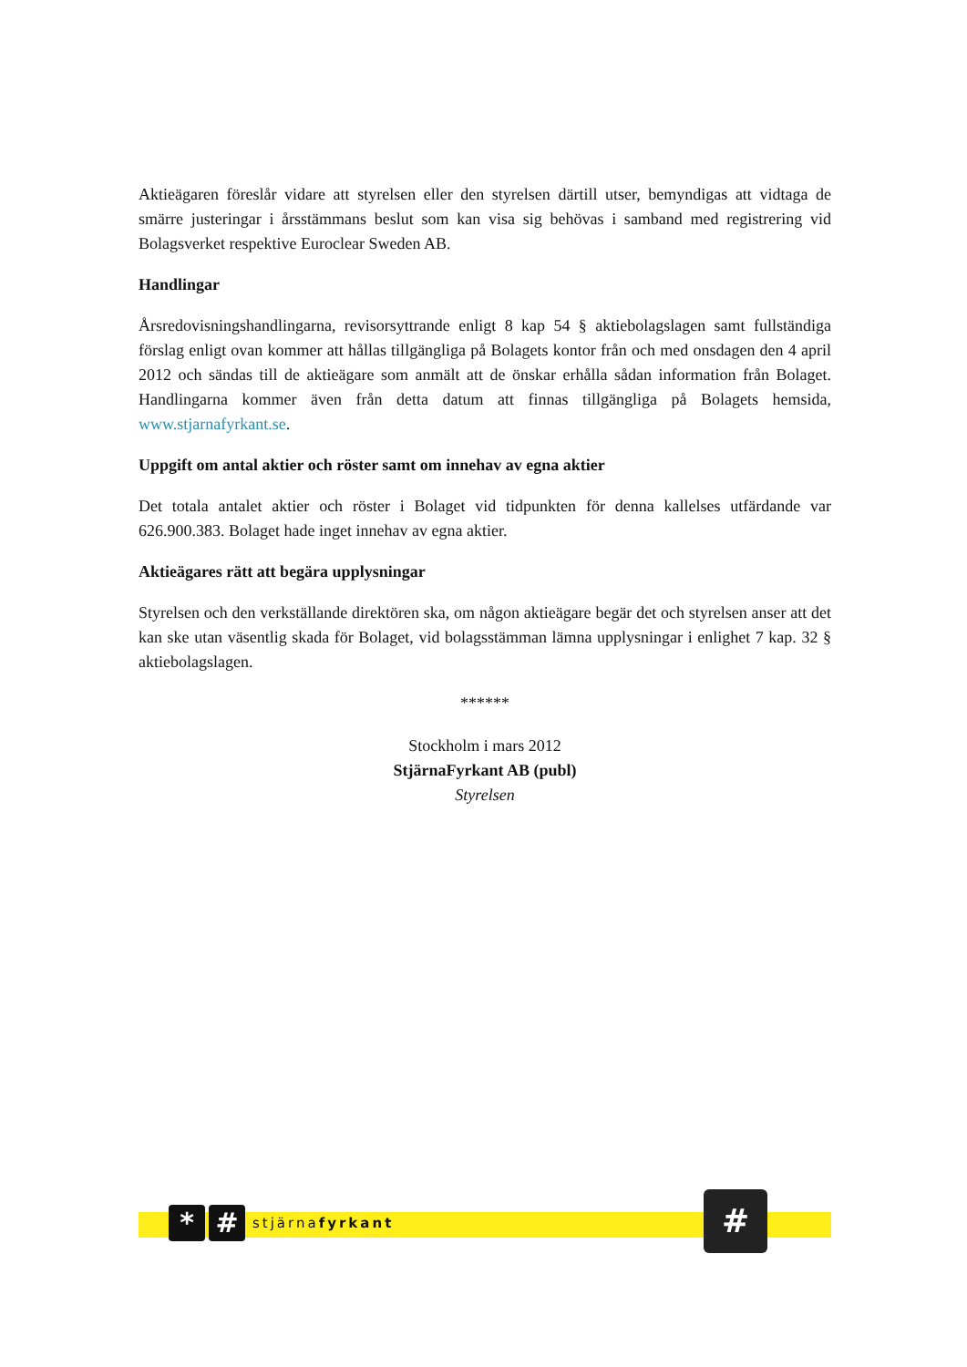Aktieägaren föreslår vidare att styrelsen eller den styrelsen därtill utser, bemyndigas att vidtaga de smärre justeringar i årsstämmans beslut som kan visa sig behövas i samband med registrering vid Bolagsverket respektive Euroclear Sweden AB.
Handlingar
Årsredovisningshandlingarna, revisorsyttrande enligt 8 kap 54 § aktiebolagslagen samt fullständiga förslag enligt ovan kommer att hållas tillgängliga på Bolagets kontor från och med onsdagen den 4 april 2012 och sändas till de aktieägare som anmält att de önskar erhålla sådan information från Bolaget. Handlingarna kommer även från detta datum att finnas tillgängliga på Bolagets hemsida, www.stjarnafyrkant.se.
Uppgift om antal aktier och röster samt om innehav av egna aktier
Det totala antalet aktier och röster i Bolaget vid tidpunkten för denna kallelses utfärdande var 626.900.383. Bolaget hade inget innehav av egna aktier.
Aktieägares rätt att begära upplysningar
Styrelsen och den verkställande direktören ska, om någon aktieägare begär det och styrelsen anser att det kan ske utan väsentlig skada för Bolaget, vid bolagsstämman lämna upplysningar i enlighet 7 kap. 32 § aktiebolagslagen.
******
Stockholm i mars 2012
StjärnaFyrkant AB (publ)
Styrelsen
* #
stjärnafyrkant
#